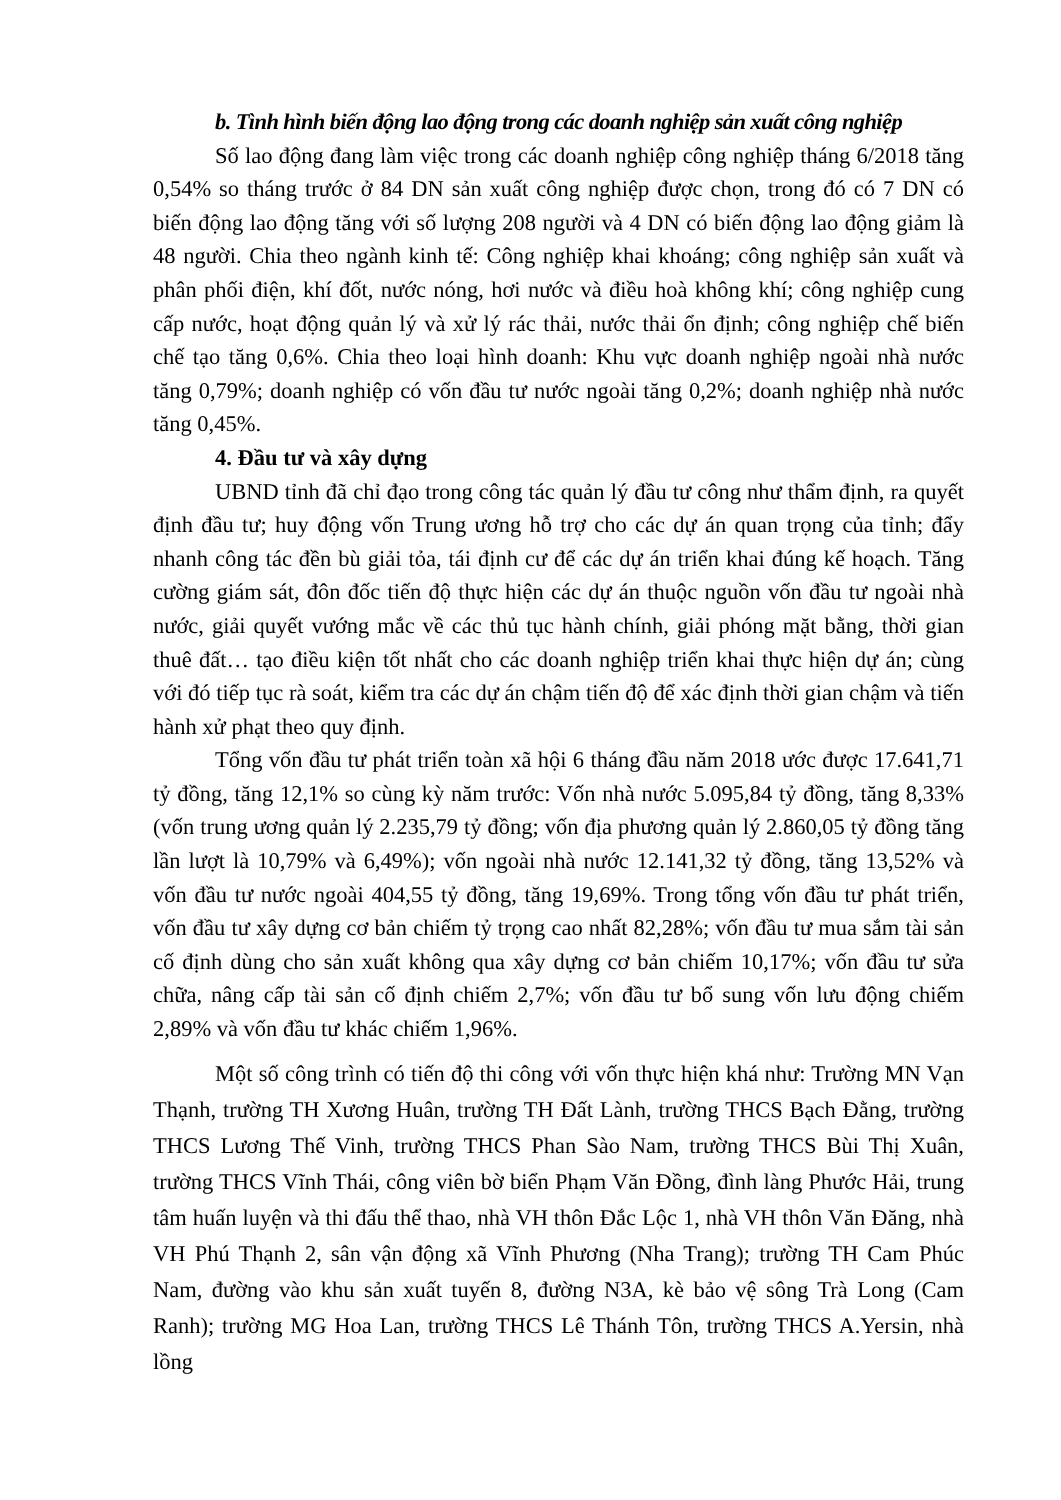b. Tình hình biến động lao động trong các doanh nghiệp sản xuất công nghiệp
Số lao động đang làm việc trong các doanh nghiệp công nghiệp tháng 6/2018 tăng 0,54% so tháng trước ở 84 DN sản xuất công nghiệp được chọn, trong đó có 7 DN có biến động lao động tăng với số lượng 208 người và 4 DN có biến động lao động giảm là 48 người. Chia theo ngành kinh tế: Công nghiệp khai khoáng; công nghiệp sản xuất và phân phối điện, khí đốt, nước nóng, hơi nước và điều hoà không khí; công nghiệp cung cấp nước, hoạt động quản lý và xử lý rác thải, nước thải ổn định; công nghiệp chế biến chế tạo tăng 0,6%. Chia theo loại hình doanh: Khu vực doanh nghiệp ngoài nhà nước tăng 0,79%; doanh nghiệp có vốn đầu tư nước ngoài tăng 0,2%; doanh nghiệp nhà nước tăng 0,45%.
4. Đầu tư và xây dựng
UBND tỉnh đã chỉ đạo trong công tác quản lý đầu tư công như thẩm định, ra quyết định đầu tư; huy động vốn Trung ương hỗ trợ cho các dự án quan trọng của tỉnh; đẩy nhanh công tác đền bù giải tỏa, tái định cư để các dự án triển khai đúng kế hoạch. Tăng cường giám sát, đôn đốc tiến độ thực hiện các dự án thuộc nguồn vốn đầu tư ngoài nhà nước, giải quyết vướng mắc về các thủ tục hành chính, giải phóng mặt bằng, thời gian thuê đất… tạo điều kiện tốt nhất cho các doanh nghiệp triển khai thực hiện dự án; cùng với đó tiếp tục rà soát, kiểm tra các dự án chậm tiến độ để xác định thời gian chậm và tiến hành xử phạt theo quy định.
Tổng vốn đầu tư phát triển toàn xã hội 6 tháng đầu năm 2018 ước được 17.641,71 tỷ đồng, tăng 12,1% so cùng kỳ năm trước: Vốn nhà nước 5.095,84 tỷ đồng, tăng 8,33% (vốn trung ương quản lý 2.235,79 tỷ đồng; vốn địa phương quản lý 2.860,05 tỷ đồng tăng lần lượt là 10,79% và 6,49%); vốn ngoài nhà nước 12.141,32 tỷ đồng, tăng 13,52% và vốn đầu tư nước ngoài 404,55 tỷ đồng, tăng 19,69%. Trong tổng vốn đầu tư phát triển, vốn đầu tư xây dựng cơ bản chiếm tỷ trọng cao nhất 82,28%; vốn đầu tư mua sắm tài sản cố định dùng cho sản xuất không qua xây dựng cơ bản chiếm 10,17%; vốn đầu tư sửa chữa, nâng cấp tài sản cố định chiếm 2,7%; vốn đầu tư bổ sung vốn lưu động chiếm 2,89% và vốn đầu tư khác chiếm 1,96%.
Một số công trình có tiến độ thi công với vốn thực hiện khá như: Trường MN Vạn Thạnh, trường TH Xương Huân, trường TH Đất Lành, trường THCS Bạch Đằng, trường THCS Lương Thế Vinh, trường THCS Phan Sào Nam, trường THCS Bùi Thị Xuân, trường THCS Vĩnh Thái, công viên bờ biển Phạm Văn Đồng, đình làng Phước Hải, trung tâm huấn luyện và thi đấu thể thao, nhà VH thôn Đắc Lộc 1, nhà VH thôn Văn Đăng, nhà VH Phú Thạnh 2, sân vận động xã Vĩnh Phương (Nha Trang); trường TH Cam Phúc Nam, đường vào khu sản xuất tuyến 8, đường N3A, kè bảo vệ sông Trà Long (Cam Ranh); trường MG Hoa Lan, trường THCS Lê Thánh Tôn, trường THCS A.Yersin, nhà lồng